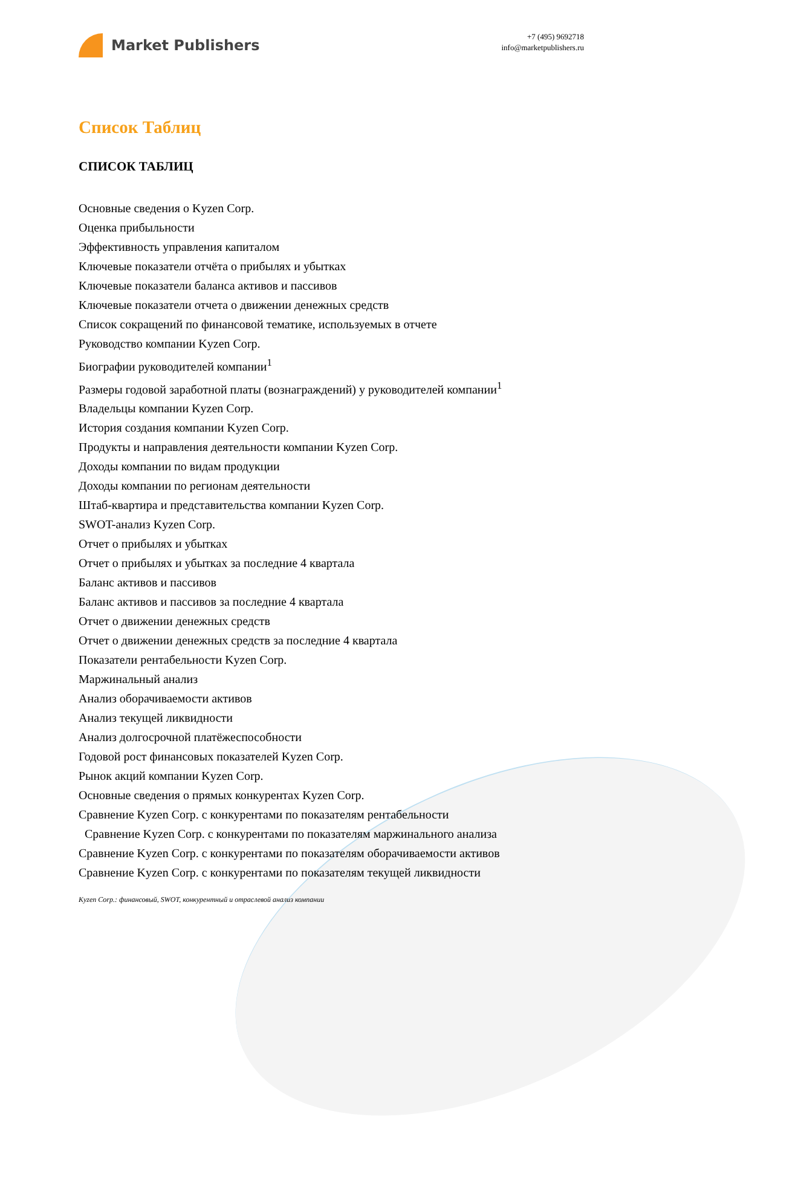Market Publishers
+7 (495) 9692718
info@marketpublishers.ru
Список Таблиц
СПИСОК ТАБЛИЦ
Основные сведения о Kyzen Corp.
Оценка прибыльности
Эффективность управления капиталом
Ключевые показатели отчёта о прибылях и убытках
Ключевые показатели баланса активов и пассивов
Ключевые показатели отчета о движении денежных средств
Список сокращений по финансовой тематике, используемых в отчете
Руководство компании Kyzen Corp.
Биографии руководителей компании<sup>1</sup>
Размеры годовой заработной платы (вознаграждений) у руководителей компании<sup>1</sup>
Владельцы компании Kyzen Corp.
История создания компании Kyzen Corp.
Продукты и направления деятельности компании Kyzen Corp.
Доходы компании по видам продукции
Доходы компании по регионам деятельности
Штаб-квартира и представительства компании Kyzen Corp.
SWOT-анализ Kyzen Corp.
Отчет о прибылях и убытках
Отчет о прибылях и убытках за последние 4 квартала
Баланс активов и пассивов
Баланс активов и пассивов за последние 4 квартала
Отчет о движении денежных средств
Отчет о движении денежных средств за последние 4 квартала
Показатели рентабельности Kyzen Corp.
Маржинальный анализ
Анализ оборачиваемости активов
Анализ текущей ликвидности
Анализ долгосрочной платёжеспособности
Годовой рост финансовых показателей Kyzen Corp.
Рынок акций компании Kyzen Corp.
Основные сведения о прямых конкурентах Kyzen Corp.
Сравнение Kyzen Corp. с конкурентами по показателям рентабельности
Сравнение Kyzen Corp. с конкурентами по показателям маржинального анализа
Сравнение Kyzen Corp. с конкурентами по показателям оборачиваемости активов
Сравнение Kyzen Corp. с конкурентами по показателям текущей ликвидности
Kyzen Corp.: финансовый, SWOT, конкурентный и отраслевой анализ компании